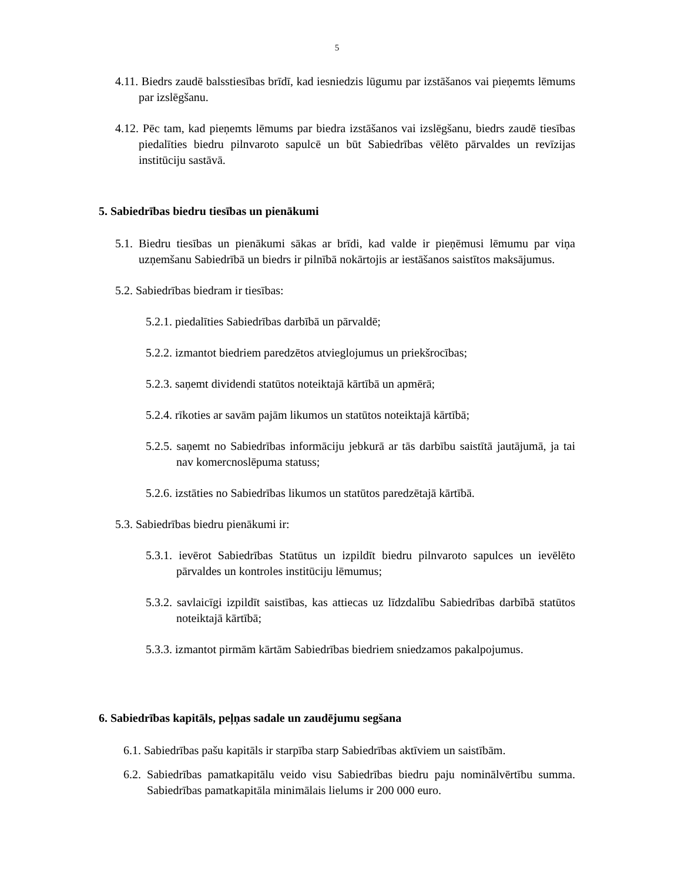5
4.11. Biedrs zaudē balsstiesības brīdī, kad iesniedzis lūgumu par izstāšanos vai pieņemts lēmums par izslēgšanu.
4.12. Pēc tam, kad pieņemts lēmums par biedra izstāšanos vai izslēgšanu, biedrs zaudē tiesības piedalīties biedru pilnvaroto sapulcē un būt Sabiedrības vēlēto pārvaldes un revīzijas institūciju sastāvā.
5. Sabiedrības biedru tiesības un pienākumi
5.1. Biedru tiesības un pienākumi sākas ar brīdi, kad valde ir pieņēmusi lēmumu par viņa uzņemšanu Sabiedrībā un biedrs ir pilnībā nokārtojis ar iestāšanos saistītos maksājumus.
5.2. Sabiedrības biedram ir tiesības:
5.2.1. piedalīties Sabiedrības darbībā un pārvaldē;
5.2.2. izmantot biedriem paredzētos atvieglojumus un priekšrocības;
5.2.3. saņemt dividendi statūtos noteiktajā kārtībā un apmērā;
5.2.4. rīkoties ar savām pajām likumos un statūtos noteiktajā kārtībā;
5.2.5. saņemt no Sabiedrības informāciju jebkurā ar tās darbību saistītā jautājumā, ja tai nav komercnoslēpuma statuss;
5.2.6. izstāties no Sabiedrības likumos un statūtos paredzētajā kārtībā.
5.3. Sabiedrības biedru pienākumi ir:
5.3.1. ievērot Sabiedrības Statūtus un izpildīt biedru pilnvaroto sapulces un ievēlēto pārvaldes un kontroles institūciju lēmumus;
5.3.2. savlaicīgi izpildīt saistības, kas attiecas uz līdzdalību Sabiedrības darbībā statūtos noteiktajā kārtībā;
5.3.3. izmantot pirmām kārtām Sabiedrības biedriem sniedzamos pakalpojumus.
6. Sabiedrības kapitāls, peļņas sadale un zaudējumu segšana
6.1. Sabiedrības pašu kapitāls ir starpība starp Sabiedrības aktīviem un saistībām.
6.2. Sabiedrības pamatkapitālu veido visu Sabiedrības biedru paju nominālvērtību summa. Sabiedrības pamatkapitāla minimālais lielums ir 200 000 euro.